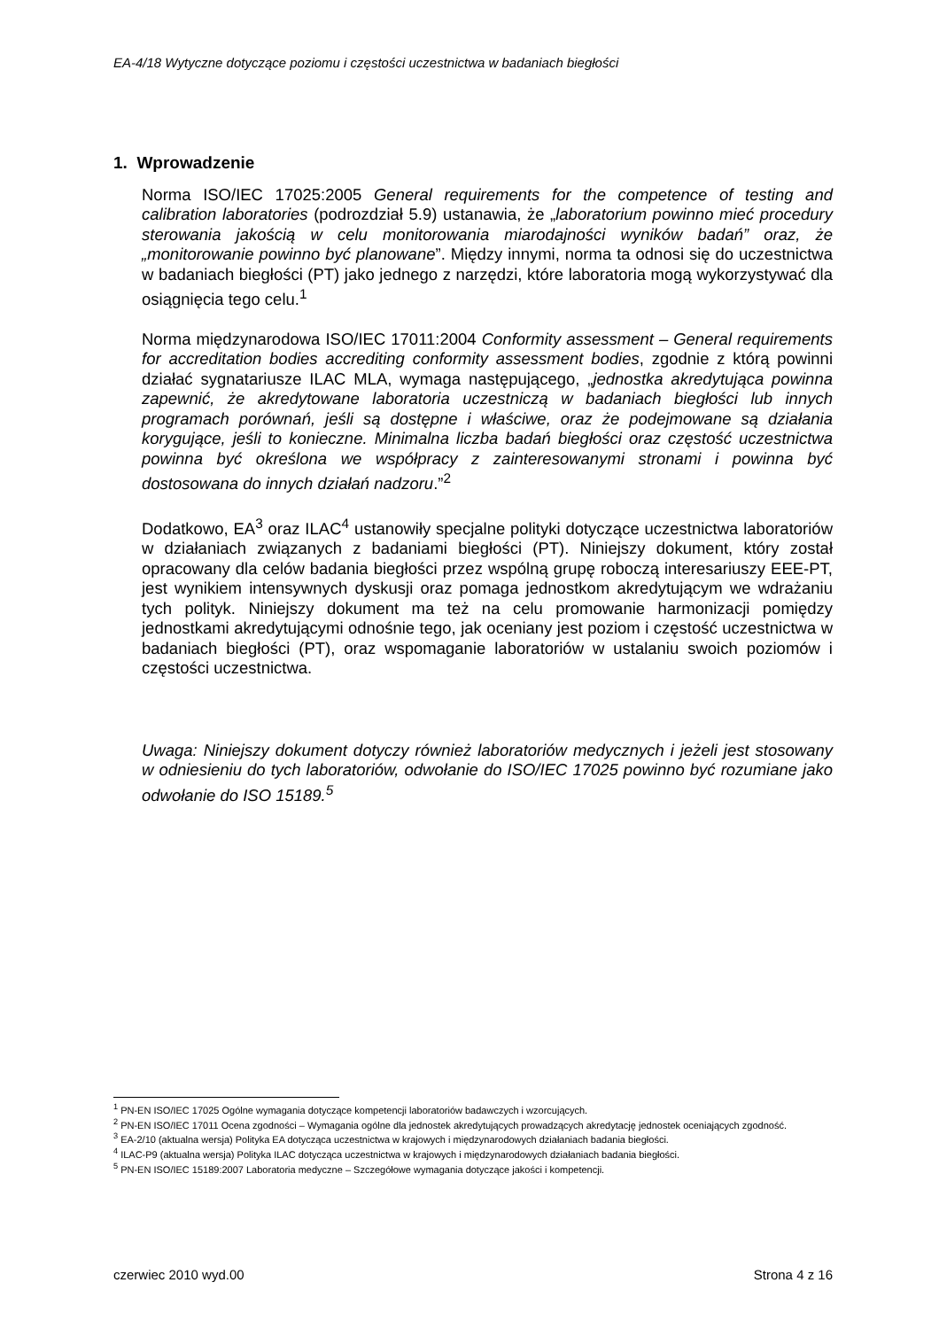EA-4/18 Wytyczne dotyczące poziomu i częstości uczestnictwa w badaniach biegłości
1. Wprowadzenie
Norma ISO/IEC 17025:2005 General requirements for the competence of testing and calibration laboratories (podrozdział 5.9) ustanawia, że „laboratorium powinno mieć procedury sterowania jakością w celu monitorowania miarodajności wyników badań” oraz, że „monitorowanie powinno być planowane”. Między innymi, norma ta odnosi się do uczestnictwa w badaniach biegłości (PT) jako jednego z narzędzi, które laboratoria mogą wykorzystywać dla osiągnięcia tego celu.<sup>1</sup>
Norma międzynarodowa ISO/IEC 17011:2004 Conformity assessment – General requirements for accreditation bodies accrediting conformity assessment bodies, zgodnie z którą powinni działać sygnatariusze ILAC MLA, wymaga następującego, „jednostka akredytująca powinna zapewnić, że akredytowane laboratoria uczestniczą w badaniach biegłości lub innych programach porównań, jeśli są dostępne i właściwe, oraz że podejmowane są działania korygujące, jeśli to konieczne. Minimalna liczba badań biegłości oraz częstość uczestnictwa powinna być określona we współpracy z zainteresowanymi stronami i powinna być dostosowana do innych działań nadzoru.”<sup>2</sup>
Dodatkowo, EA<sup>3</sup> oraz ILAC<sup>4</sup> ustanowiły specjalne polityki dotyczące uczestnictwa laboratoriów w działaniach związanych z badaniami biegłości (PT). Niniejszy dokument, który został opracowany dla celów badania biegłości przez wspólną grupę roboczą interesariuszy EEE-PT, jest wynikiem intensywnych dyskusji oraz pomaga jednostkom akredytującym we wdrażaniu tych polityk. Niniejszy dokument ma też na celu promowanie harmonizacji pomiędzy jednostkami akredytującymi odnośnie tego, jak oceniany jest poziom i częstość uczestnictwa w badaniach biegłości (PT), oraz wspomaganie laboratoriów w ustalaniu swoich poziomów i częstości uczestnictwa.
Uwaga: Niniejszy dokument dotyczy również laboratoriów medycznych i jeżeli jest stosowany w odniesieniu do tych laboratoriów, odwołanie do ISO/IEC 17025 powinno być rozumiane jako odwołanie do ISO 15189.<sup>5</sup>
<sup>1</sup> PN-EN ISO/IEC 17025 Ogólne wymagania dotyczące kompetencji laboratoriów badawczych i wzorcujących.
<sup>2</sup> PN-EN ISO/IEC 17011 Ocena zgodności – Wymagania ogólne dla jednostek akredytujących prowadzących akredytację jednostek oceniających zgodność.
<sup>3</sup> EA-2/10 (aktualna wersja) Polityka EA dotycząca uczestnictwa w krajowych i międzynarodowych działaniach badania biegłości.
<sup>4</sup> ILAC-P9 (aktualna wersja) Polityka ILAC dotycząca uczestnictwa w krajowych i międzynarodowych działaniach badania biegłości.
<sup>5</sup> PN-EN ISO/IEC 15189:2007 Laboratoria medyczne – Szczegółowe wymagania dotyczące jakości i kompetencji.
czerwiec 2010 wyd.00 Strona 4 z 16